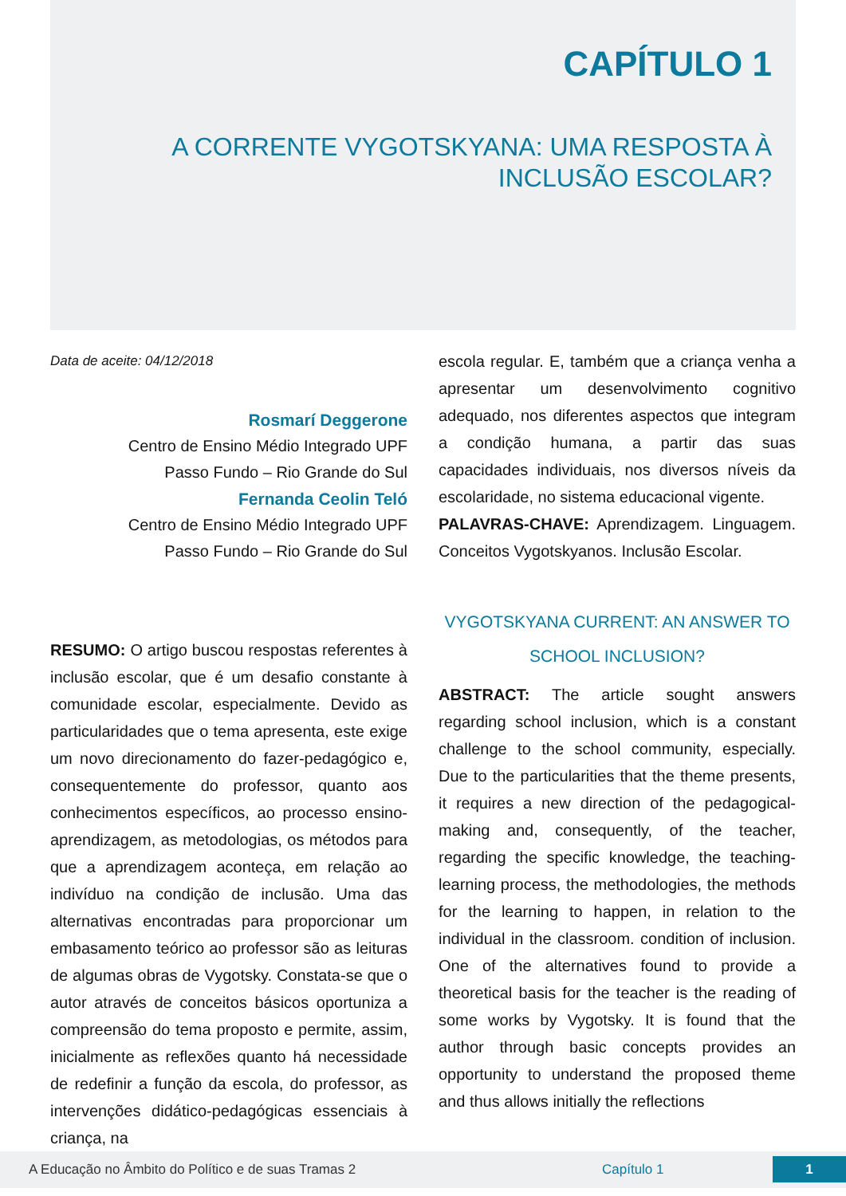CAPÍTULO 1
A CORRENTE VYGOTSKYANA: UMA RESPOSTA À
INCLUSÃO ESCOLAR?
Data de aceite: 04/12/2018
Rosmarí Deggerone
Centro de Ensino Médio Integrado UPF
Passo Fundo – Rio Grande do Sul
Fernanda Ceolin Teló
Centro de Ensino Médio Integrado UPF
Passo Fundo – Rio Grande do Sul
RESUMO: O artigo buscou respostas referentes à inclusão escolar, que é um desafio constante à comunidade escolar, especialmente. Devido as particularidades que o tema apresenta, este exige um novo direcionamento do fazer-pedagógico e, consequentemente do professor, quanto aos conhecimentos específicos, ao processo ensino-aprendizagem, as metodologias, os métodos para que a aprendizagem aconteça, em relação ao indivíduo na condição de inclusão. Uma das alternativas encontradas para proporcionar um embasamento teórico ao professor são as leituras de algumas obras de Vygotsky. Constata-se que o autor através de conceitos básicos oportuniza a compreensão do tema proposto e permite, assim, inicialmente as reflexões quanto há necessidade de redefinir a função da escola, do professor, as intervenções didático-pedagógicas essenciais à criança, na
escola regular. E, também que a criança venha a apresentar um desenvolvimento cognitivo adequado, nos diferentes aspectos que integram a condição humana, a partir das suas capacidades individuais, nos diversos níveis da escolaridade, no sistema educacional vigente.
PALAVRAS-CHAVE: Aprendizagem. Linguagem. Conceitos Vygotskyanos. Inclusão Escolar.
VYGOTSKYANA CURRENT: AN ANSWER TO SCHOOL INCLUSION?
ABSTRACT: The article sought answers regarding school inclusion, which is a constant challenge to the school community, especially. Due to the particularities that the theme presents, it requires a new direction of the pedagogical-making and, consequently, of the teacher, regarding the specific knowledge, the teaching-learning process, the methodologies, the methods for the learning to happen, in relation to the individual in the classroom. condition of inclusion. One of the alternatives found to provide a theoretical basis for the teacher is the reading of some works by Vygotsky. It is found that the author through basic concepts provides an opportunity to understand the proposed theme and thus allows initially the reflections
A Educação no Âmbito do Político e de suas Tramas 2 Capítulo 1 1